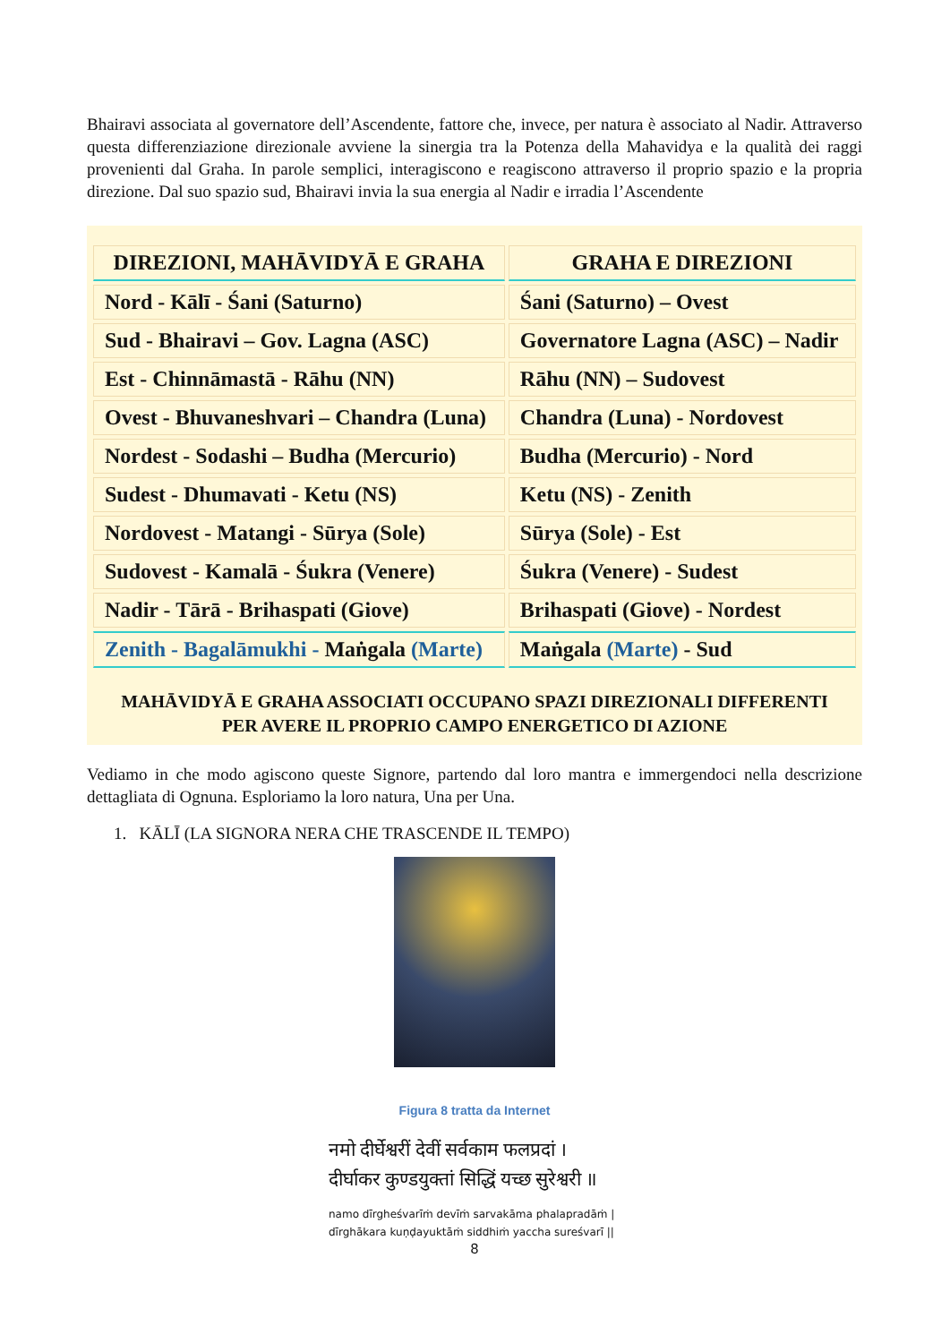Bhairavi associata al governatore dell’Ascendente, fattore che, invece, per natura è associato al Nadir. Attraverso questa differenziazione direzionale avviene la sinergia tra la Potenza della Mahavidya e la qualità dei raggi provenienti dal Graha. In parole semplici, interagiscono e reagiscono attraverso il proprio spazio e la propria direzione. Dal suo spazio sud, Bhairavi invia la sua energia al Nadir e irradia l’Ascendente
| DIREZIONI, MAHĀVIDYĀ E GRAHA | GRAHA E DIREZIONI |
| --- | --- |
| Nord - Kālī - Śani (Saturno) | Śani (Saturno) – Ovest |
| Sud - Bhairavi – Gov. Lagna (ASC) | Governatore Lagna (ASC) – Nadir |
| Est - Chinnāmastā - Rāhu (NN) | Rāhu (NN) – Sudovest |
| Ovest - Bhuvaneshvari – Chandra (Luna) | Chandra (Luna) - Nordovest |
| Nordest - Sodashi – Budha (Mercurio) | Budha (Mercurio) - Nord |
| Sudest - Dhumavati - Ketu (NS) | Ketu (NS) - Zenith |
| Nordovest - Matangi - Sūrya (Sole) | Sūrya (Sole) - Est |
| Sudovest - Kamalā - Śukra (Venere) | Śukra (Venere) - Sudest |
| Nadir - Tārā - Brihaspati (Giove) | Brihaspati (Giove) - Nordest |
| Zenith - Bagalāmukhi - Maṅgala (Marte) | Maṅgala (Marte) - Sud |
MAHĀVIDYĀ E GRAHA ASSOCIATI OCCUPANO SPAZI DIREZIONALI DIFFERENTI
PER AVERE IL PROPRIO CAMPO ENERGETICO DI AZIONE
Vediamo in che modo agiscono queste Signore, partendo dal loro mantra e immergendoci nella descrizione dettagliata di Ognuna. Esploriamo la loro natura, Una per Una.
1. KĀLĪ (LA SIGNORA NERA CHE TRASCENDE IL TEMPO)
Figura 8 tratta da Internet
नमो दीर्घेश्वरीं देवीं सर्वकाम फलप्रदां ।
दीर्घाकर कुण्डयुक्तां सिद्धिं यच्छ सुरेश्वरी ॥
namo dīrgheśvarīṁ devīṁ sarvakāma phalapradāṁ |
dīrghākara kuṇḍayuktāṁ siddhiṁ yaccha sureśvarī ||
8